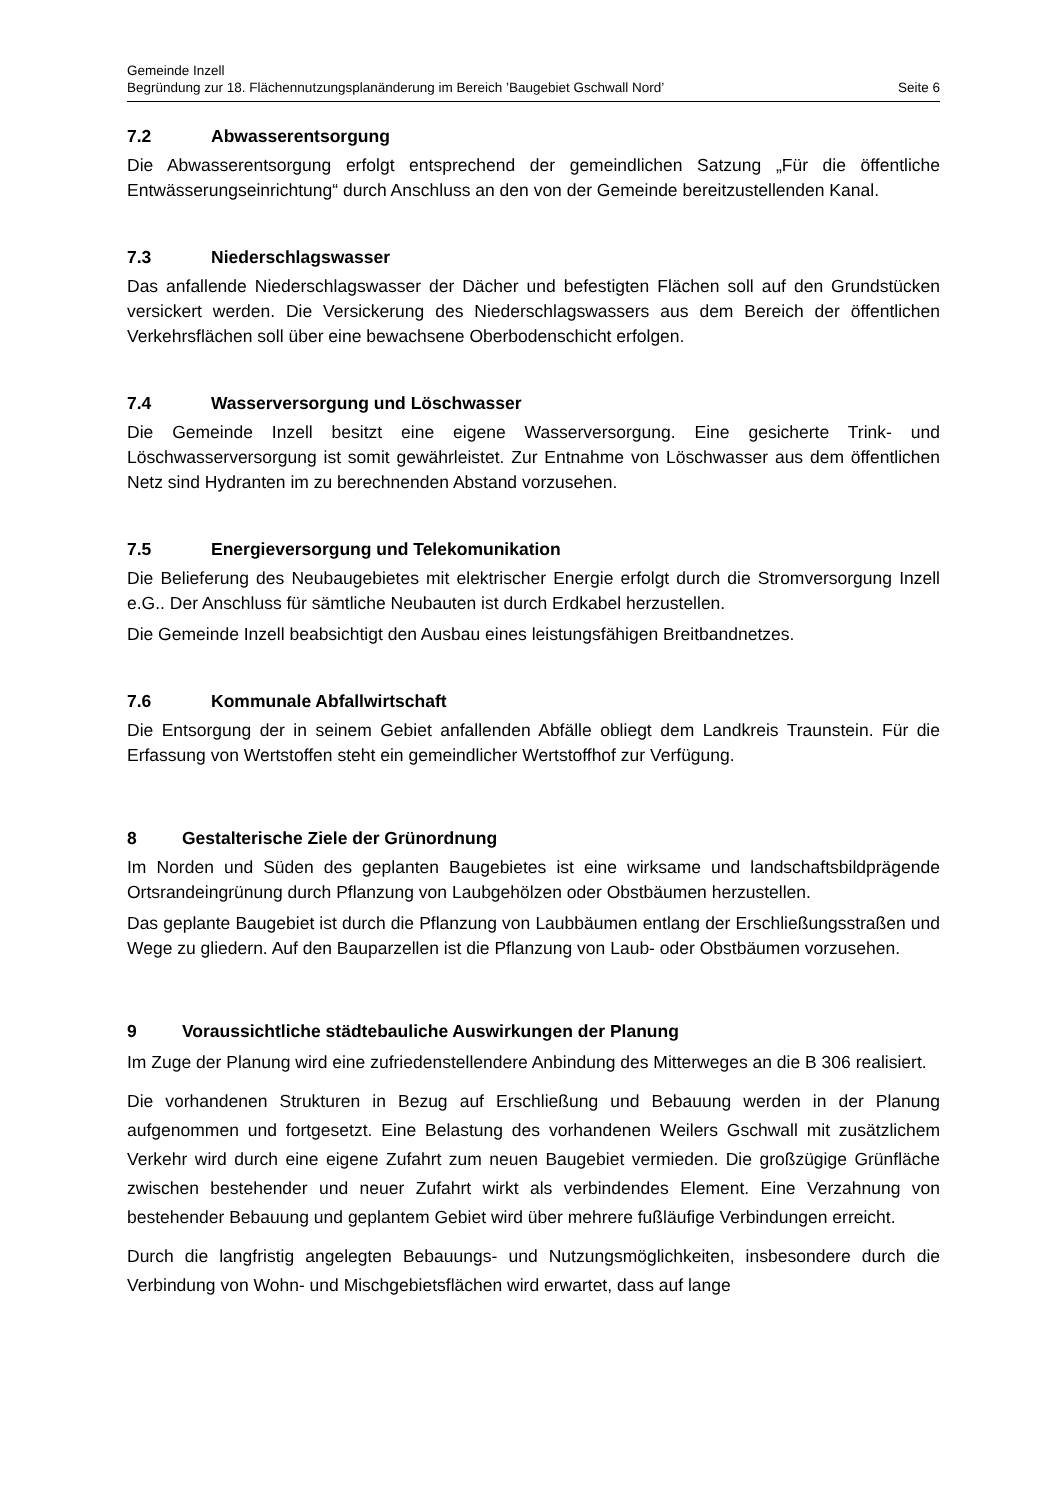Gemeinde Inzell
Begründung zur 18. Flächennutzungsplanänderung im Bereich ’Baugebiet Gschwall Nord’ Seite 6
7.2 Abwasserentsorgung
Die Abwasserentsorgung erfolgt entsprechend der gemeindlichen Satzung „Für die öffentliche Entwässerungseinrichtung“ durch Anschluss an den von der Gemeinde bereitzustellenden Kanal.
7.3 Niederschlagswasser
Das anfallende Niederschlagswasser der Dächer und befestigten Flächen soll auf den Grundstücken versickert werden. Die Versickerung des Niederschlagswassers aus dem Bereich der öffentlichen Verkehrsflächen soll über eine bewachsene Oberbodenschicht erfolgen.
7.4 Wasserversorgung und Löschwasser
Die Gemeinde Inzell besitzt eine eigene Wasserversorgung. Eine gesicherte Trink- und Löschwasserversorgung ist somit gewährleistet. Zur Entnahme von Löschwasser aus dem öffentlichen Netz sind Hydranten im zu berechnenden Abstand vorzusehen.
7.5 Energieversorgung und Telekomunikation
Die Belieferung des Neubaugebietes mit elektrischer Energie erfolgt durch die Stromversorgung Inzell e.G.. Der Anschluss für sämtliche Neubauten ist durch Erdkabel herzustellen.
Die Gemeinde Inzell beabsichtigt den Ausbau eines leistungsfähigen Breitbandnetzes.
7.6 Kommunale Abfallwirtschaft
Die Entsorgung der in seinem Gebiet anfallenden Abfälle obliegt dem Landkreis Traunstein. Für die Erfassung von Wertstoffen steht ein gemeindlicher Wertstoffhof zur Verfügung.
8 Gestalterische Ziele der Grünordnung
Im Norden und Süden des geplanten Baugebietes ist eine wirksame und landschaftsbildprägende Ortsrandeingrünung durch Pflanzung von Laubgehölzen oder Obstbäumen herzustellen.
Das geplante Baugebiet ist durch die Pflanzung von Laubbäumen entlang der Erschließungsstraßen und Wege zu gliedern. Auf den Bauparzellen ist die Pflanzung von Laub- oder Obstbäumen vorzusehen.
9 Voraussichtliche städtebauliche Auswirkungen der Planung
Im Zuge der Planung wird eine zufriedenstellendere Anbindung des Mitterweges an die B 306 realisiert.
Die vorhandenen Strukturen in Bezug auf Erschließung und Bebauung werden in der Planung aufgenommen und fortgesetzt. Eine Belastung des vorhandenen Weilers Gschwall mit zusätzlichem Verkehr wird durch eine eigene Zufahrt zum neuen Baugebiet vermieden. Die großzügige Grünfläche zwischen bestehender und neuer Zufahrt wirkt als verbindendes Element. Eine Verzahnung von bestehender Bebauung und geplantem Gebiet wird über mehrere fußläufige Verbindungen erreicht.
Durch die langfristig angelegten Bebauungs- und Nutzungsmöglichkeiten, insbesondere durch die Verbindung von Wohn- und Mischgebietsflächen wird erwartet, dass auf lange